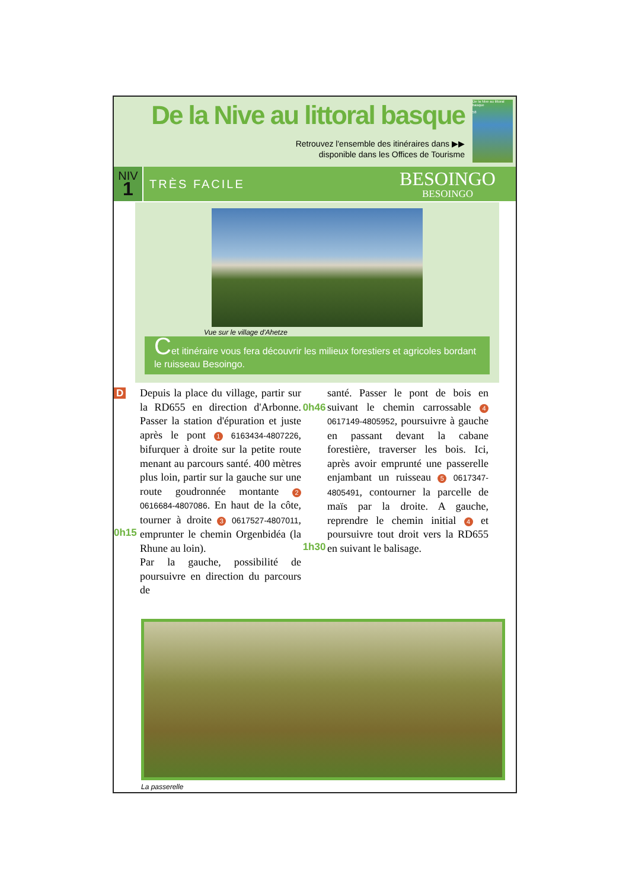De la Nive au littoral basque
Retrouvez l'ensemble des itinéraires dans ▶▶
disponible dans les Offices de Tourisme
De la Nive au littoral basque
58
NIV
1
TRÈS FACILE
BESOINGO
BESOINGO
Vue sur le village d'Ahetze
Cet itinéraire vous fera découvrir les milieux forestiers et agricoles bordant le ruisseau Besoingo.
D
0h15
Depuis la place du village, partir sur la RD655 en direction d'Arbonne. Passer la station d'épuration et juste après le pont 1 6163434-4807226, bifurquer à droite sur la petite route menant au parcours santé. 400 mètres plus loin, partir sur la gauche sur une route goudronnée montante 2 0616684-4807086. En haut de la côte, tourner à droite 3 0617527-4807011, emprunter le chemin Orgenbidéa (la Rhune au loin).
Par la gauche, possibilité de poursuivre en direction du parcours de
0h46
1h30
santé. Passer le pont de bois en suivant le chemin carrossable 4 0617149-4805952, poursuivre à gauche en passant devant la cabane forestière, traverser les bois. Ici, après avoir emprunté une passerelle enjambant un ruisseau 5 0617347-4805491, contourner la parcelle de maïs par la droite. A gauche, reprendre le chemin initial 4 et poursuivre tout droit vers la RD655 en suivant le balisage.
La passerelle